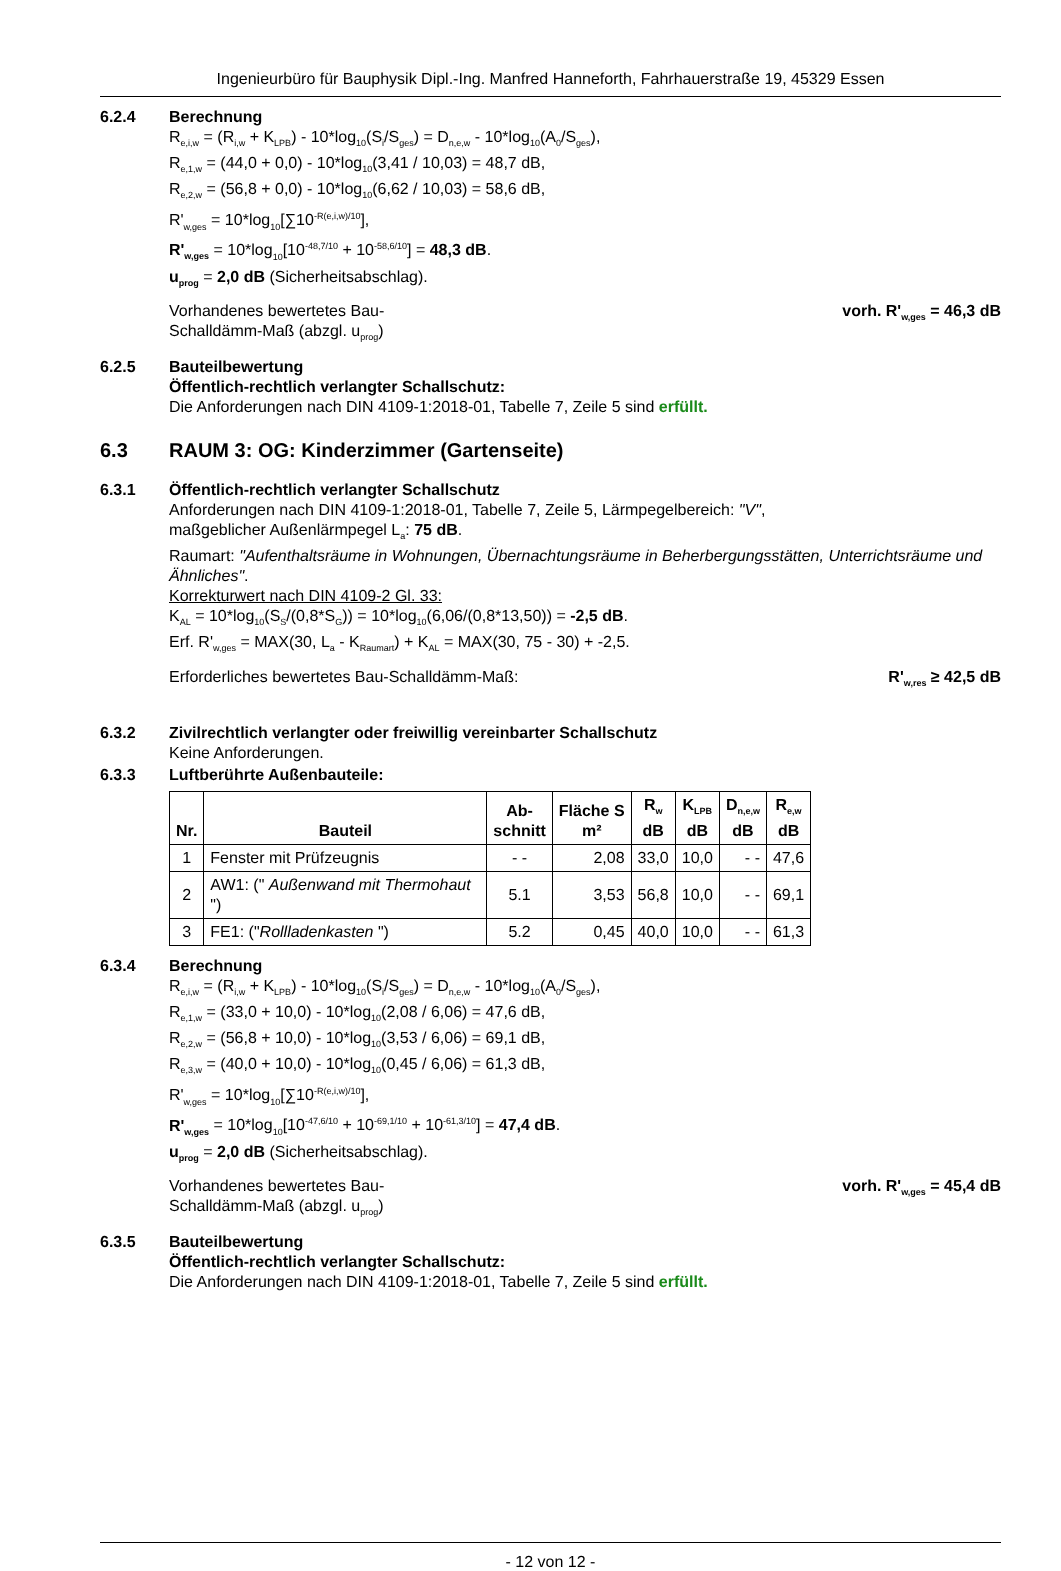Ingenieurbüro für Bauphysik Dipl.-Ing. Manfred Hanneforth, Fahrhauerstraße 19, 45329 Essen
6.2.4 Berechnung
R<sub>e,i,w</sub> = (R<sub>i,w</sub> + K<sub>LPB</sub>) - 10*log<sub>10</sub>(S<sub>i</sub>/S<sub>ges</sub>) = D<sub>n,e,w</sub> - 10*log<sub>10</sub>(A<sub>0</sub>/S<sub>ges</sub>),
R<sub>e,1,w</sub> = (44,0 + 0,0) - 10*log<sub>10</sub>(3,41 / 10,03) = 48,7 dB,
R<sub>e,2,w</sub> = (56,8 + 0,0) - 10*log<sub>10</sub>(6,62 / 10,03) = 58,6 dB,
R'<sub>w,ges</sub> = 10*log<sub>10</sub>[∑10<sup>-R(e,i,w)/10</sup>],
R'<sub>w,ges</sub> = 10*log<sub>10</sub>[10<sup>-48,7/10</sup> + 10<sup>-58,6/10</sup>] = 48,3 dB.
u<sub>prog</sub> = 2,0 dB (Sicherheitsabschlag).
Vorhandenes bewertetes Bau-
Schalldämm-Maß (abzgl. u<sub>prog</sub>)
vorh. R'<sub>w,ges</sub> = 46,3 dB
6.2.5 Bauteilbewertung
Öffentlich-rechtlich verlangter Schallschutz:
Die Anforderungen nach DIN 4109-1:2018-01, Tabelle 7, Zeile 5 sind erfüllt.
6.3 RAUM 3: OG: Kinderzimmer (Gartenseite)
6.3.1 Öffentlich-rechtlich verlangter Schallschutz
Anforderungen nach DIN 4109-1:2018-01, Tabelle 7, Zeile 5, Lärmpegelbereich: "V",
maßgeblicher Außenlärmpegel L<sub>a</sub>: 75 dB.
Raumart: "Aufenthaltsräume in Wohnungen, Übernachtungsräume in Beherbergungsstätten, Unterrichtsräume und Ähnliches".
Korrekturwert nach DIN 4109-2 Gl. 33:
K<sub>AL</sub> = 10*log<sub>10</sub>(S<sub>S</sub>/(0,8*S<sub>G</sub>)) = 10*log<sub>10</sub>(6,06/(0,8*13,50)) = -2,5 dB.
Erf. R'<sub>w,ges</sub> = MAX(30, L<sub>a</sub> - K<sub>Raumart</sub>) + K<sub>AL</sub> = MAX(30, 75 - 30) + -2,5.
Erforderliches bewertetes Bau-Schalldämm-Maß:
R'<sub>w,res</sub> ≥ 42,5 dB
6.3.2 Zivilrechtlich verlangter oder freiwillig vereinbarter Schallschutz
Keine Anforderungen.
6.3.3 Luftberührte Außenbauteile:
| Nr. | Bauteil | Ab- schnitt | Fläche S m² | R<sub>w</sub> dB | K<sub>LPB</sub> dB | D<sub>n,e,w</sub> dB | R<sub>e,w</sub> dB |
| --- | --- | --- | --- | --- | --- | --- | --- |
| 1 | Fenster mit Prüfzeugnis | - - | 2,08 | 33,0 | 10,0 | - - | 47,6 |
| 2 | AW1: (" Außenwand mit Thermohaut ") | 5.1 | 3,53 | 56,8 | 10,0 | - - | 69,1 |
| 3 | FE1: (" Rollladenkasten ") | 5.2 | 0,45 | 40,0 | 10,0 | - - | 61,3 |
6.3.4 Berechnung
R<sub>e,i,w</sub> = (R<sub>i,w</sub> + K<sub>LPB</sub>) - 10*log<sub>10</sub>(S<sub>i</sub>/S<sub>ges</sub>) = D<sub>n,e,w</sub> - 10*log<sub>10</sub>(A<sub>0</sub>/S<sub>ges</sub>),
R<sub>e,1,w</sub> = (33,0 + 10,0) - 10*log<sub>10</sub>(2,08 / 6,06) = 47,6 dB,
R<sub>e,2,w</sub> = (56,8 + 10,0) - 10*log<sub>10</sub>(3,53 / 6,06) = 69,1 dB,
R<sub>e,3,w</sub> = (40,0 + 10,0) - 10*log<sub>10</sub>(0,45 / 6,06) = 61,3 dB,
R'<sub>w,ges</sub> = 10*log<sub>10</sub>[∑10<sup>-R(e,i,w)/10</sup>],
R'<sub>w,ges</sub> = 10*log<sub>10</sub>[10<sup>-47,6/10</sup> + 10<sup>-69,1/10</sup> + 10<sup>-61,3/10</sup>] = 47,4 dB.
u<sub>prog</sub> = 2,0 dB (Sicherheitsabschlag).
Vorhandenes bewertetes Bau-
Schalldämm-Maß (abzgl. u<sub>prog</sub>)
vorh. R'<sub>w,ges</sub> = 45,4 dB
6.3.5 Bauteilbewertung
Öffentlich-rechtlich verlangter Schallschutz:
Die Anforderungen nach DIN 4109-1:2018-01, Tabelle 7, Zeile 5 sind erfüllt.
- 12 von 12 -